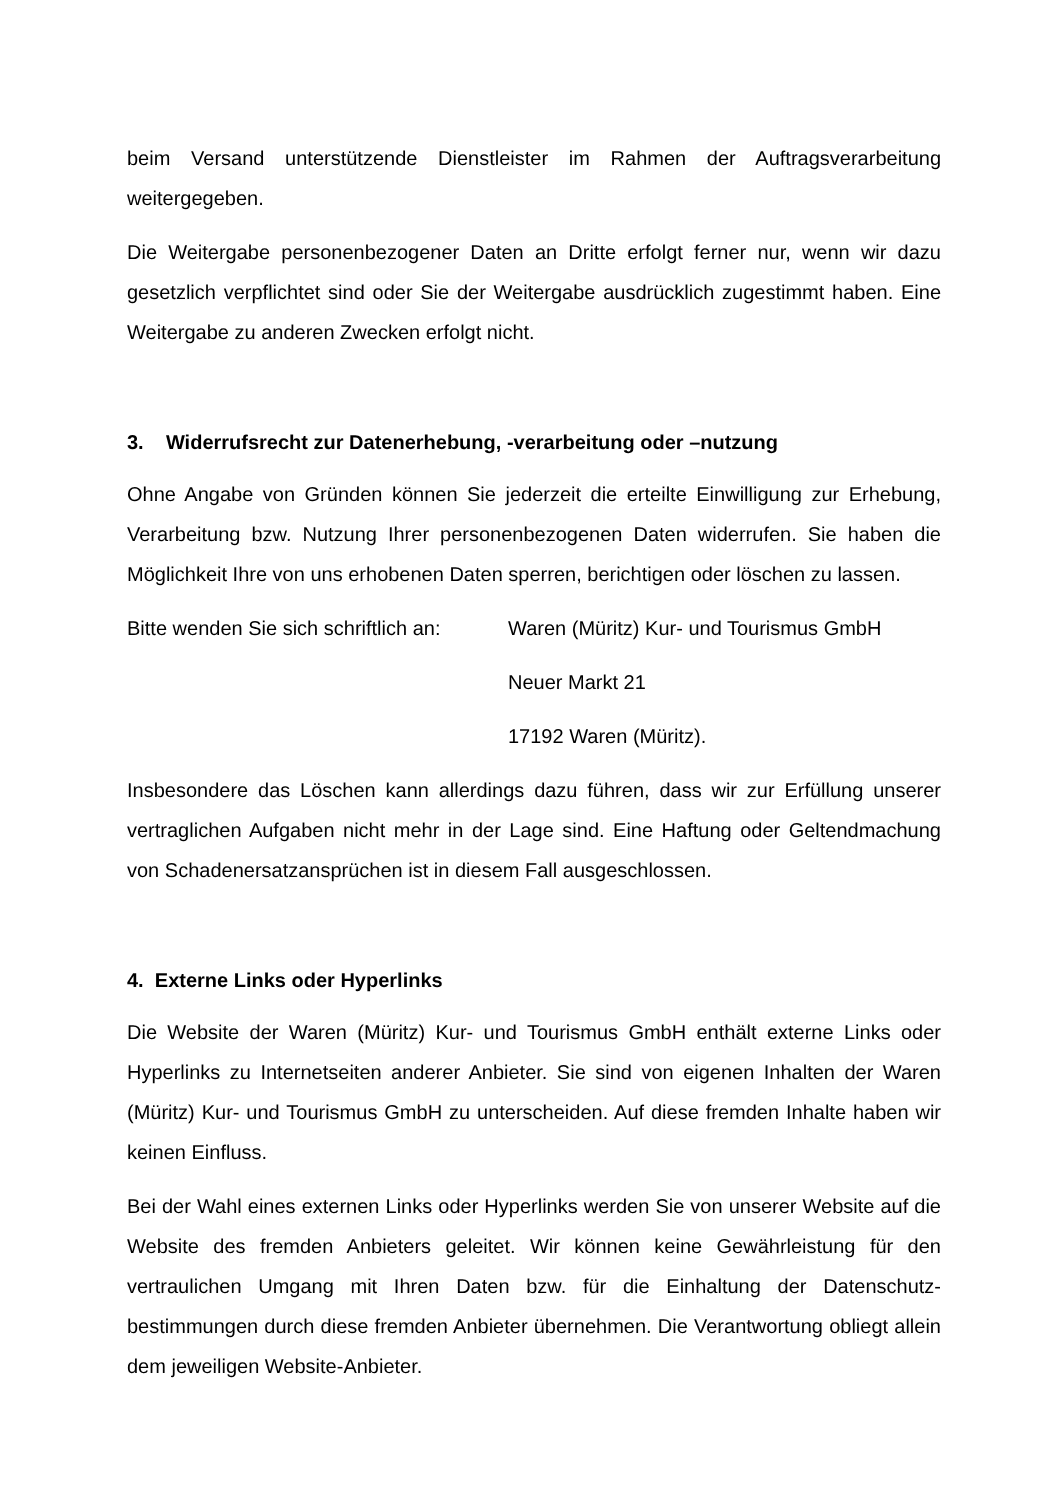beim Versand unterstützende Dienstleister im Rahmen der Auftragsverarbeitung weitergegeben.
Die Weitergabe personenbezogener Daten an Dritte erfolgt ferner nur, wenn wir dazu gesetzlich verpflichtet sind oder Sie der Weitergabe ausdrücklich zugestimmt haben. Eine Weitergabe zu anderen Zwecken erfolgt nicht.
3. Widerrufsrecht zur Datenerhebung, -verarbeitung oder –nutzung
Ohne Angabe von Gründen können Sie jederzeit die erteilte Einwilligung zur Erhebung, Verarbeitung bzw. Nutzung Ihrer personenbezogenen Daten widerrufen. Sie haben die Möglichkeit Ihre von uns erhobenen Daten sperren, berichtigen oder löschen zu lassen.
Bitte wenden Sie sich schriftlich an:
Waren (Müritz) Kur- und Tourismus GmbH
Neuer Markt 21
17192 Waren (Müritz).
Insbesondere das Löschen kann allerdings dazu führen, dass wir zur Erfüllung unserer vertraglichen Aufgaben nicht mehr in der Lage sind. Eine Haftung oder Geltendmachung von Schadenersatzansprüchen ist in diesem Fall ausgeschlossen.
4. Externe Links oder Hyperlinks
Die Website der Waren (Müritz) Kur- und Tourismus GmbH enthält externe Links oder Hyperlinks zu Internetseiten anderer Anbieter. Sie sind von eigenen Inhalten der Waren (Müritz) Kur- und Tourismus GmbH zu unterscheiden. Auf diese fremden Inhalte haben wir keinen Einfluss.
Bei der Wahl eines externen Links oder Hyperlinks werden Sie von unserer Website auf die Website des fremden Anbieters geleitet. Wir können keine Gewährleistung für den vertraulichen Umgang mit Ihren Daten bzw. für die Einhaltung der Datenschutz-bestimmungen durch diese fremden Anbieter übernehmen. Die Verantwortung obliegt allein dem jeweiligen Website-Anbieter.